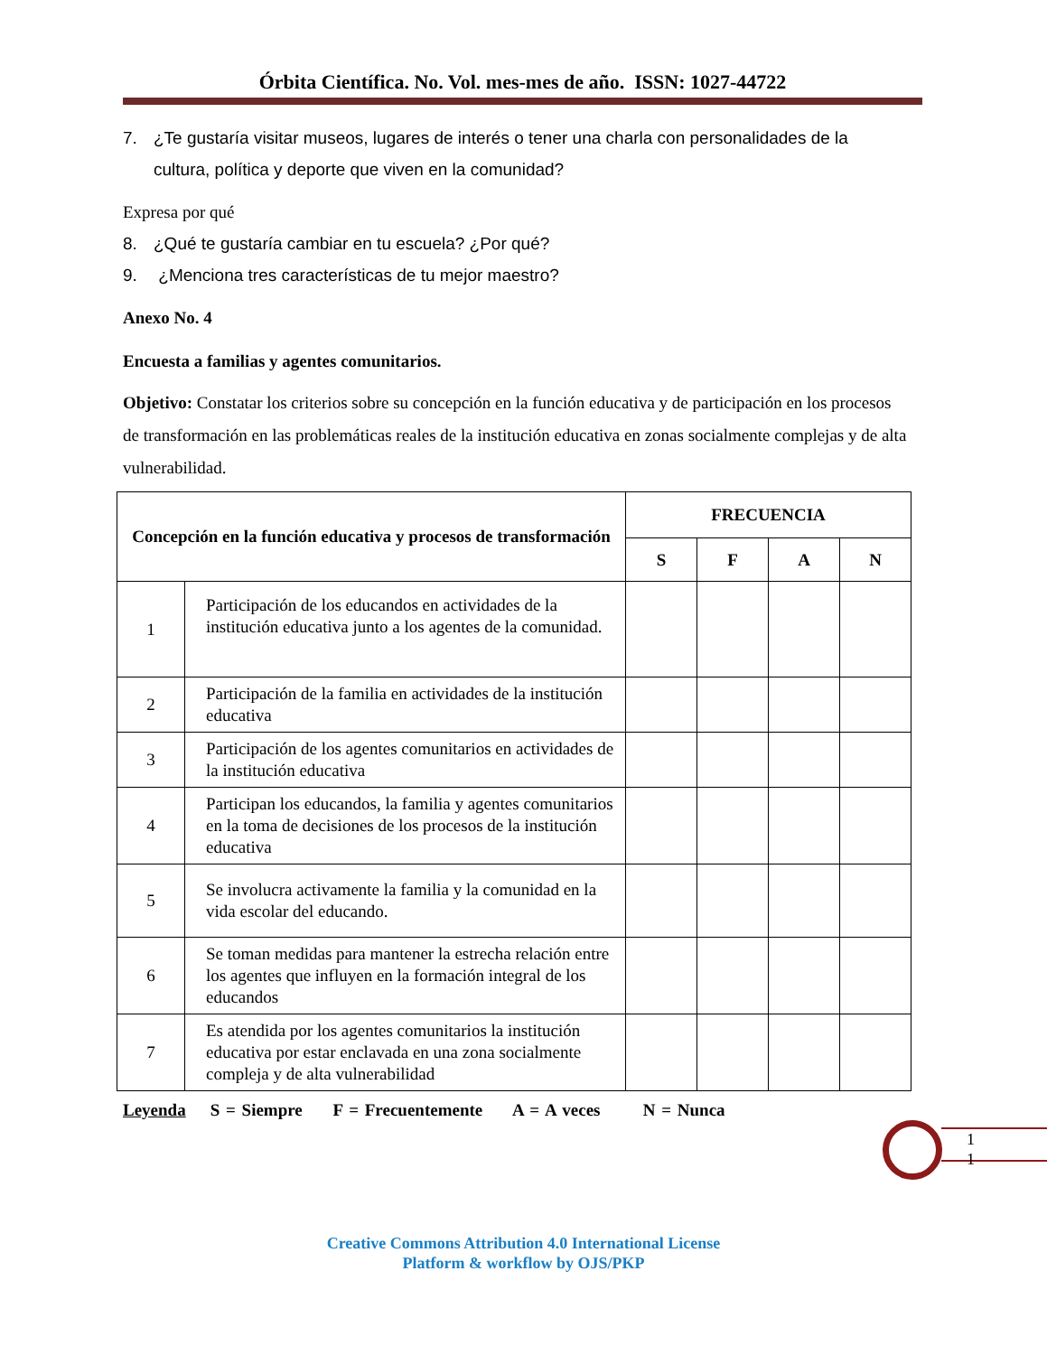Órbita Científica. No. Vol. mes-mes de año. ISSN: 1027-44722
7. ¿Te gustaría visitar museos, lugares de interés o tener una charla con personalidades de la cultura, política y deporte que viven en la comunidad?
Expresa por qué
8. ¿Qué te gustaría cambiar en tu escuela? ¿Por qué?
9. ¿Menciona tres características de tu mejor maestro?
Anexo No. 4
Encuesta a familias y agentes comunitarios.
Objetivo: Constatar los criterios sobre su concepción en la función educativa y de participación en los procesos de transformación en las problemáticas reales de la institución educativa en zonas socialmente complejas y de alta vulnerabilidad.
| Concepción en la función educativa y procesos de transformación | | FRECUENCIA | | | |
| --- | --- | --- | --- | --- | --- |
| | | S | F | A | N |
| 1 | Participación de los educandos en actividades de la institución educativa junto a los agentes de la comunidad. | | | | |
| 2 | Participación de la familia en actividades de la institución educativa | | | | |
| 3 | Participación de los agentes comunitarios en actividades de la institución educativa | | | | |
| 4 | Participan los educandos, la familia y agentes comunitarios en la toma de decisiones de los procesos de la institución educativa | | | | |
| 5 | Se involucra activamente la familia y la comunidad en la vida escolar del educando. | | | | |
| 6 | Se toman medidas para mantener la estrecha relación entre los agentes que influyen en la formación integral de los educandos | | | | |
| 7 | Es atendida por los agentes comunitarios la institución educativa por estar enclavada en una zona socialmente compleja y de alta vulnerabilidad | | | | |
Leyenda S = Siempre F = Frecuentemente A = A veces N = Nunca
1
1
Creative Commons Attribution 4.0 International License
Platform & workflow by OJS/PKP